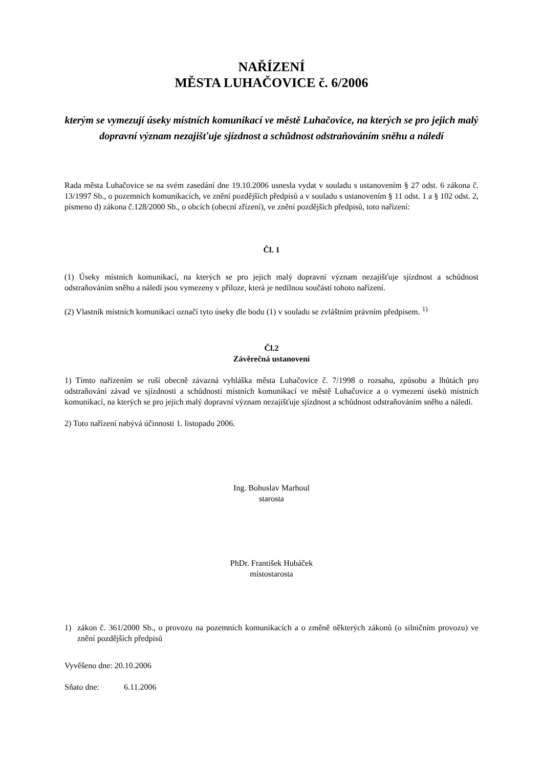NAŘÍZENÍ
MĚSTA LUHAČOVICE č. 6/2006
kterým se vymezují úseky místních komunikací ve městě Luhačovice, na kterých se pro jejich malý dopravní význam nezajišťuje sjízdnost a schůdnost odstraňováním sněhu a náledí
Rada města Luhačovice se na svém zasedání dne 19.10.2006 usnesla vydat v souladu s ustanovením § 27 odst. 6 zákona č. 13/1997 Sb., o pozemních komunikacích, ve znění pozdějších předpisů a v souladu s ustanovením § 11 odst. 1 a § 102 odst. 2, písmeno d) zákona č.128/2000 Sb., o obcích (obecní zřízení), ve znění pozdějších předpisů, toto nařízení:
Čl. 1
(1) Úseky místních komunikací, na kterých se pro jejich malý dopravní význam nezajišťuje sjízdnost a schůdnost odstraňováním sněhu a náledí jsou vymezeny v příloze, která je nedílnou součástí tohoto nařízení.
(2) Vlastník místních komunikací označí tyto úseky dle bodu (1) v souladu se zvláštním právním předpisem. <sup>1)</sup>
Čl.2
Závěrečná ustanovení
1) Tímto nařízením se ruší obecně závazná vyhláška města Luhačovice č. 7/1998 o rozsahu, způsobu a lhůtách pro odstraňování závad ve sjízdnosti a schůdnosti místních komunikací ve městě Luhačovice a o vymezení úseků místních komunikací, na kterých se pro jejich malý dopravní význam nezajišťuje sjízdnost a schůdnost odstraňováním sněhu a náledí.
2) Toto nařízení nabývá účinnosti 1. listopadu 2006.
Ing. Bohuslav Marhoul
starosta
PhDr. František Hubáček
místostarosta
1) zákon č. 361/2000 Sb., o provozu na pozemních komunikacích a o změně některých zákonů (o silničním provozu) ve znění pozdějších předpisů
Vyvěšeno dne: 20.10.2006
Sňato dne: 6.11.2006